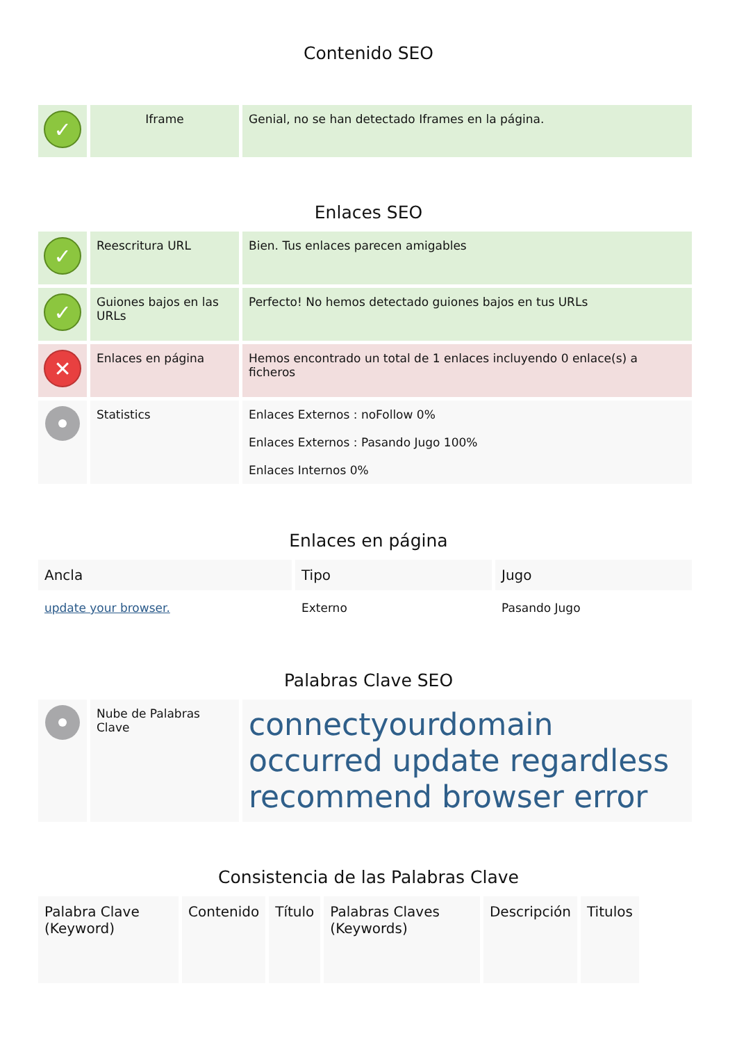Contenido SEO
| ✓ | Iframe | Genial, no se han detectado Iframes en la página. |
Enlaces SEO
| ✓ | Reescritura URL | Bien. Tus enlaces parecen amigables |
| ✓ | Guiones bajos en las URLs | Perfecto! No hemos detectado guiones bajos en tus URLs |
| ✕ | Enlaces en página | Hemos encontrado un total de 1 enlaces incluyendo 0 enlace(s) a ficheros |
| | Statistics | Enlaces Externos : noFollow 0% Enlaces Externos : Pasando Jugo 100% Enlaces Internos 0% |
Enlaces en página
| Ancla | Tipo | Jugo |
| --- | --- | --- |
| update your browser. | Externo | Pasando Jugo |
Palabras Clave SEO
| | Nube de Palabras Clave | connectyourdomain occurred update regardless recommend browser error |
Consistencia de las Palabras Clave
| Palabra Clave (Keyword) | Contenido | Título | Palabras Claves (Keywords) | Descripción | Titulos |
| --- | --- | --- | --- | --- | --- |